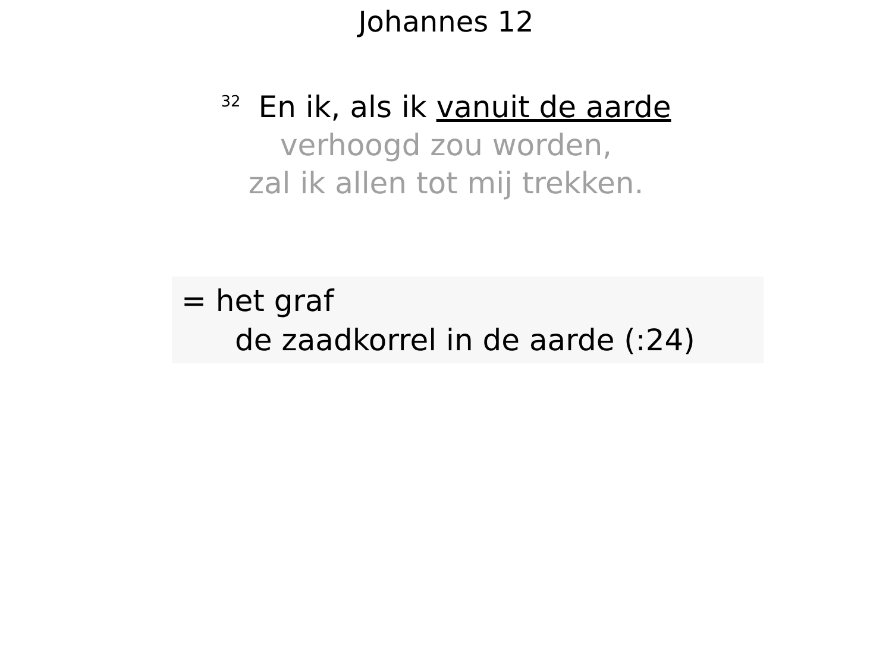Johannes 12
<sup>32</sup> En ik, als ik vanuit de aarde
verhoogd zou worden,
zal ik allen tot mij trekken.
= het graf
de zaadkorrel in de aarde (:24)